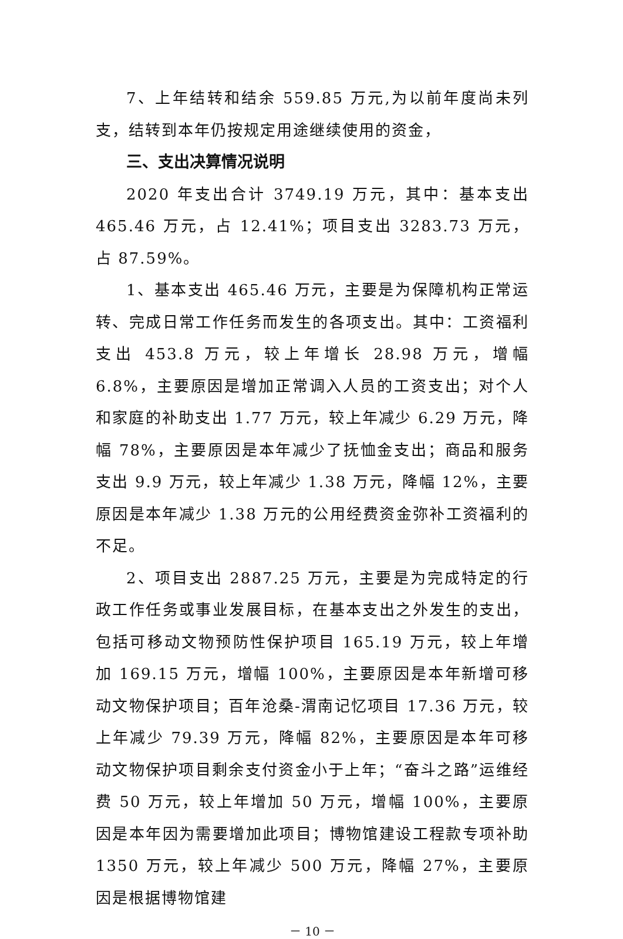7、上年结转和结余 559.85 万元,为以前年度尚未列支，结转到本年仍按规定用途继续使用的资金，
三、支出决算情况说明
2020 年支出合计 3749.19 万元，其中：基本支出 465.46 万元，占 12.41%；项目支出 3283.73 万元，占 87.59%。
1、基本支出 465.46 万元，主要是为保障机构正常运转、完成日常工作任务而发生的各项支出。其中：工资福利支出 453.8 万元，较上年增长 28.98 万元，增幅 6.8%，主要原因是增加正常调入人员的工资支出；对个人和家庭的补助支出 1.77 万元，较上年减少 6.29 万元，降幅 78%，主要原因是本年减少了抚恤金支出；商品和服务支出 9.9 万元，较上年减少 1.38 万元，降幅 12%，主要原因是本年减少 1.38 万元的公用经费资金弥补工资福利的不足。
2、项目支出 2887.25 万元，主要是为完成特定的行政工作任务或事业发展目标，在基本支出之外发生的支出，包括可移动文物预防性保护项目 165.19 万元，较上年增加 169.15 万元，增幅 100%，主要原因是本年新增可移动文物保护项目；百年沧桑-渭南记忆项目 17.36 万元，较上年减少 79.39 万元，降幅 82%，主要原因是本年可移动文物保护项目剩余支付资金小于上年；“奋斗之路”运维经费 50 万元，较上年增加 50 万元，增幅 100%，主要原因是本年因为需要增加此项目；博物馆建设工程款专项补助 1350 万元，较上年减少 500 万元，降幅 27%，主要原因是根据博物馆建
－ 10 －